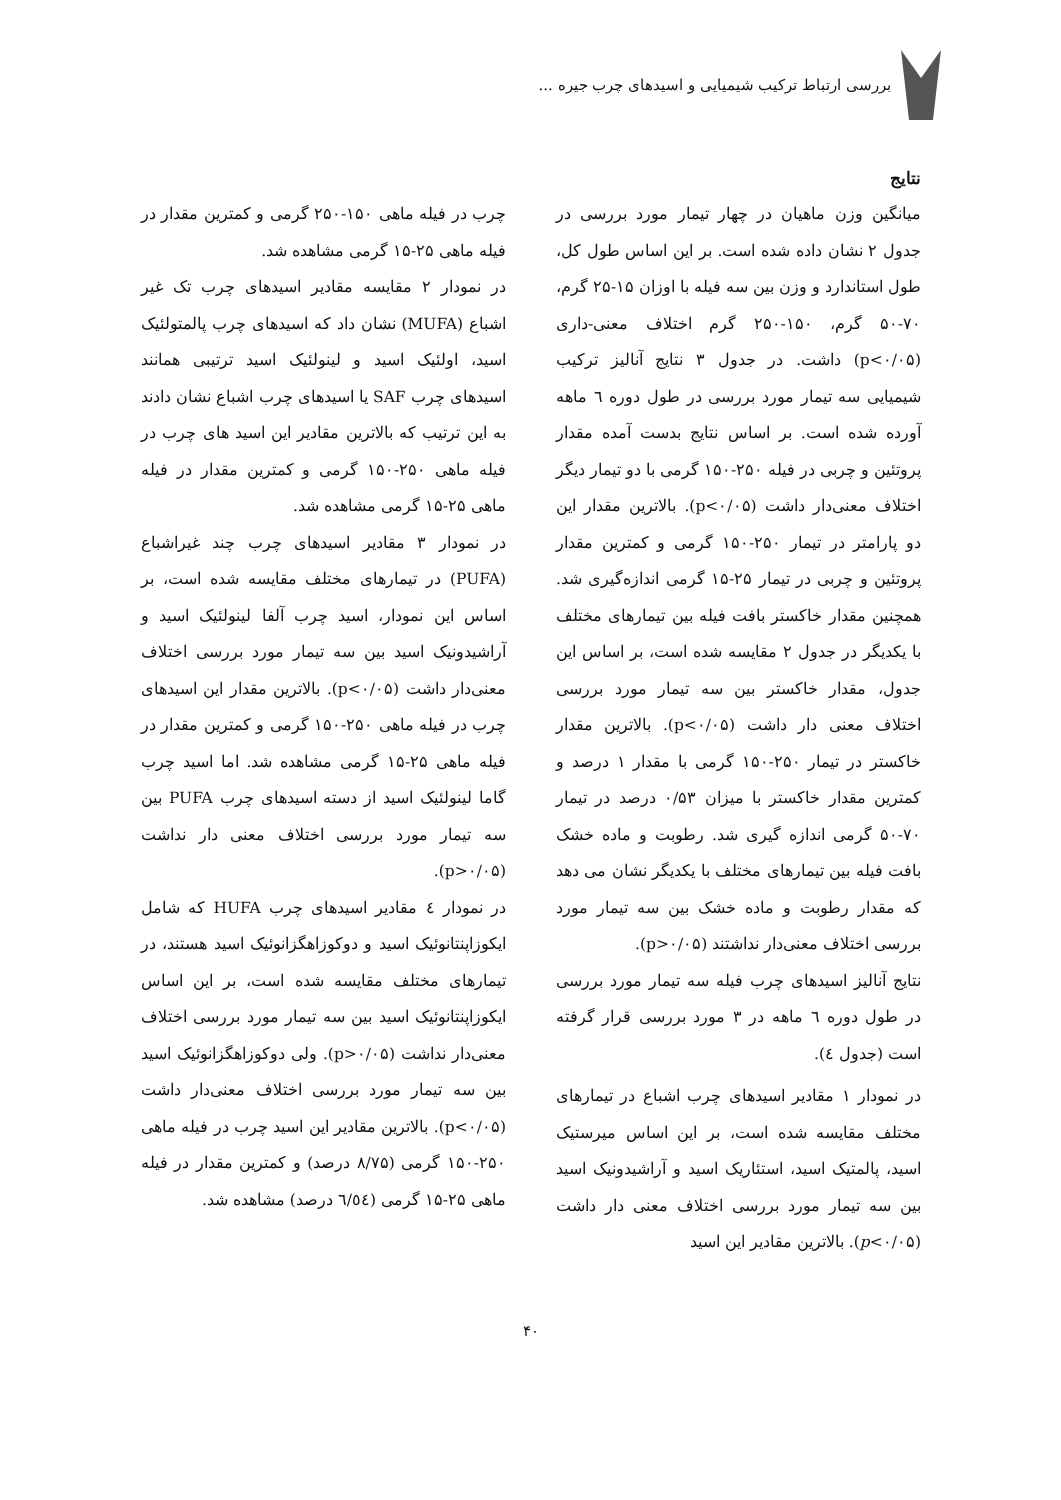بررسی ارتباط ترکیب شیمیایی و اسیدهای چرب جیره ...
نتایج
میانگین وزن ماهیان در چهار تیمار مورد بررسی در جدول ۲ نشان داده شده است. بر این اساس طول کل، طول استاندارد و وزن بین سه فیله با اوزان ۱۵-۲۵ گرم، ۷۰-۵۰ گرم، ۱۵۰-۲۵۰ گرم اختلاف معنی-داری (p<۰/۰۵) داشت. در جدول ۳ نتایج آنالیز ترکیب شیمیایی سه تیمار مورد بررسی در طول دوره ٦ ماهه آورده شده است. بر اساس نتایج بدست آمده مقدار پروتئین و چربی در فیله ۲۵۰-۱۵۰ گرمی با دو تیمار دیگر اختلاف معنی‌دار داشت (p<۰/۰۵). بالاترین مقدار این دو پارامتر در تیمار ۲۵۰-۱۵۰ گرمی و کمترین مقدار پروتئین و چربی در تیمار ۲۵-۱۵ گرمی اندازه‌گیری شد. همچنین مقدار خاکستر بافت فیله بین تیمارهای مختلف با یکدیگر در جدول ۲ مقایسه شده است، بر اساس این جدول، مقدار خاکستر بین سه تیمار مورد بررسی اختلاف معنی دار داشت (p<۰/۰۵). بالاترین مقدار خاکستر در تیمار ۲۵۰-۱۵۰ گرمی با مقدار ۱ درصد و کمترین مقدار خاکستر با میزان ۰/۵۳ درصد در تیمار ۷۰-۵۰ گرمی اندازه گیری شد. رطوبت و ماده خشک بافت فیله بین تیمارهای مختلف با یکدیگر نشان می دهد که مقدار رطوبت و ماده خشک بین سه تیمار مورد بررسی اختلاف معنی‌دار نداشتند (p>۰/۰۵).
نتایج آنالیز اسیدهای چرب فیله سه تیمار مورد بررسی در طول دوره ٦ ماهه در ۳ مورد بررسی قرار گرفته است (جدول ٤).
در نمودار ۱ مقادیر اسیدهای چرب اشباع در تیمارهای مختلف مقایسه شده است، بر این اساس میرستیک اسید، پالمتیک اسید، استئاریک اسید و آراشیدونیک اسید بین سه تیمار مورد بررسی اختلاف معنی دار داشت (p<۰/۰۵). بالاترین مقادیر این اسید
چرب در فیله ماهی ۱۵۰-۲۵۰ گرمی و کمترین مقدار در فیله ماهی ۲۵-۱۵ گرمی مشاهده شد.
در نمودار ۲ مقایسه مقادیر اسیدهای چرب تک غیر اشباع (MUFA) نشان داد که اسیدهای چرب پالمتولئیک اسید، اولئیک اسید و لینولئیک اسید ترتیبی همانند اسیدهای چرب SAF یا اسیدهای چرب اشباع نشان دادند به این ترتیب که بالاترین مقادیر این اسید های چرب در فیله ماهی ۲۵۰-۱۵۰ گرمی و کمترین مقدار در فیله ماهی ۲۵-۱۵ گرمی مشاهده شد.
در نمودار ۳ مقادیر اسیدهای چرب چند غیراشباع (PUFA) در تیمارهای مختلف مقایسه شده است، بر اساس این نمودار، اسید چرب آلفا لینولئیک اسید و آراشیدونیک اسید بین سه تیمار مورد بررسی اختلاف معنی‌دار داشت (p<۰/۰۵). بالاترین مقدار این اسیدهای چرب در فیله ماهی ۲۵۰-۱۵۰ گرمی و کمترین مقدار در فیله ماهی ۲۵-۱۵ گرمی مشاهده شد. اما اسید چرب گاما لینولئیک اسید از دسته اسیدهای چرب PUFA بین سه تیمار مورد بررسی اختلاف معنی دار نداشت (p>۰/۰۵).
در نمودار ٤ مقادیر اسیدهای چرب HUFA که شامل ایکوزاپنتانوئیک اسید و دوکوزاهگزانوئیک اسید هستند، در تیمارهای مختلف مقایسه شده است، بر این اساس ایکوزاپنتانوئیک اسید بین سه تیمار مورد بررسی اختلاف معنی‌دار نداشت (p>۰/۰۵). ولی دوکوزاهگزانوئیک اسید بین سه تیمار مورد بررسی اختلاف معنی‌دار داشت (p<۰/۰۵). بالاترین مقادیر این اسید چرب در فیله ماهی ۲۵۰-۱۵۰ گرمی (۸/۷۵ درصد) و کمترین مقدار در فیله ماهی ۲۵-۱۵ گرمی (٦/٥٤ درصد) مشاهده شد.
۴۰